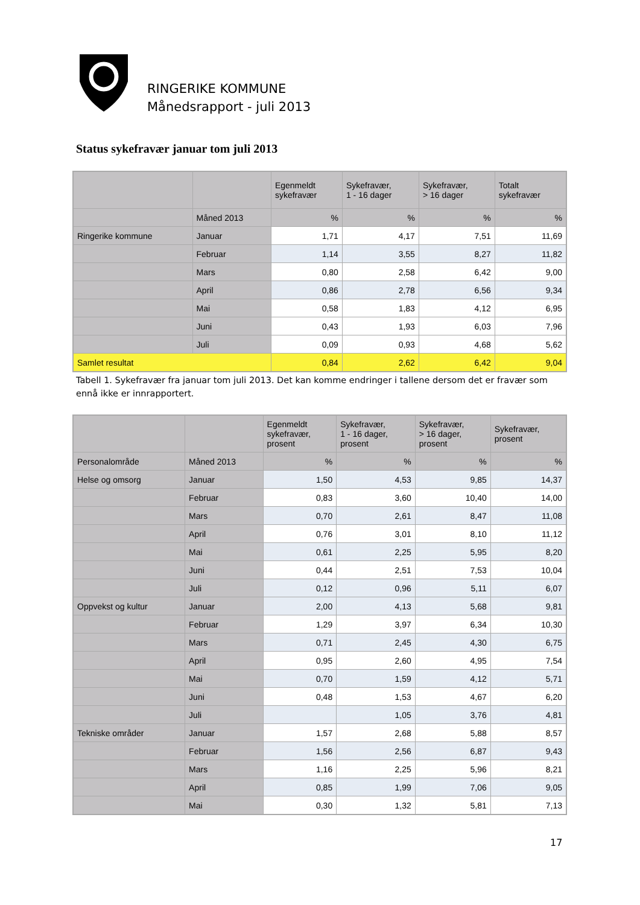RINGERIKE KOMMUNE
Månedsrapport - juli 2013
Status sykefravær januar tom juli 2013
| | | Egenmeldt sykefravær | Sykefravær, 1 - 16 dager | Sykefravær, > 16 dager | Totalt sykefravær |
| --- | --- | --- | --- | --- | --- |
| | Måned 2013 | % | % | % | % |
| Ringerike kommune | Januar | 1,71 | 4,17 | 7,51 | 11,69 |
| | Februar | 1,14 | 3,55 | 8,27 | 11,82 |
| | Mars | 0,80 | 2,58 | 6,42 | 9,00 |
| | April | 0,86 | 2,78 | 6,56 | 9,34 |
| | Mai | 0,58 | 1,83 | 4,12 | 6,95 |
| | Juni | 0,43 | 1,93 | 6,03 | 7,96 |
| | Juli | 0,09 | 0,93 | 4,68 | 5,62 |
| Samlet resultat | | 0,84 | 2,62 | 6,42 | 9,04 |
Tabell 1. Sykefravær fra januar tom juli 2013. Det kan komme endringer i tallene dersom det er fravær som ennå ikke er innrapportert.
| | | Egenmeldt sykefravær, prosent | Sykefravær, 1 - 16 dager, prosent | Sykefravær, > 16 dager, prosent | Sykefravær, prosent |
| --- | --- | --- | --- | --- | --- |
| Personalområde | Måned 2013 | % | % | % | % |
| Helse og omsorg | Januar | 1,50 | 4,53 | 9,85 | 14,37 |
| | Februar | 0,83 | 3,60 | 10,40 | 14,00 |
| | Mars | 0,70 | 2,61 | 8,47 | 11,08 |
| | April | 0,76 | 3,01 | 8,10 | 11,12 |
| | Mai | 0,61 | 2,25 | 5,95 | 8,20 |
| | Juni | 0,44 | 2,51 | 7,53 | 10,04 |
| | Juli | 0,12 | 0,96 | 5,11 | 6,07 |
| Oppvekst og kultur | Januar | 2,00 | 4,13 | 5,68 | 9,81 |
| | Februar | 1,29 | 3,97 | 6,34 | 10,30 |
| | Mars | 0,71 | 2,45 | 4,30 | 6,75 |
| | April | 0,95 | 2,60 | 4,95 | 7,54 |
| | Mai | 0,70 | 1,59 | 4,12 | 5,71 |
| | Juni | 0,48 | 1,53 | 4,67 | 6,20 |
| | Juli | | 1,05 | 3,76 | 4,81 |
| Tekniske områder | Januar | 1,57 | 2,68 | 5,88 | 8,57 |
| | Februar | 1,56 | 2,56 | 6,87 | 9,43 |
| | Mars | 1,16 | 2,25 | 5,96 | 8,21 |
| | April | 0,85 | 1,99 | 7,06 | 9,05 |
| | Mai | 0,30 | 1,32 | 5,81 | 7,13 |
17